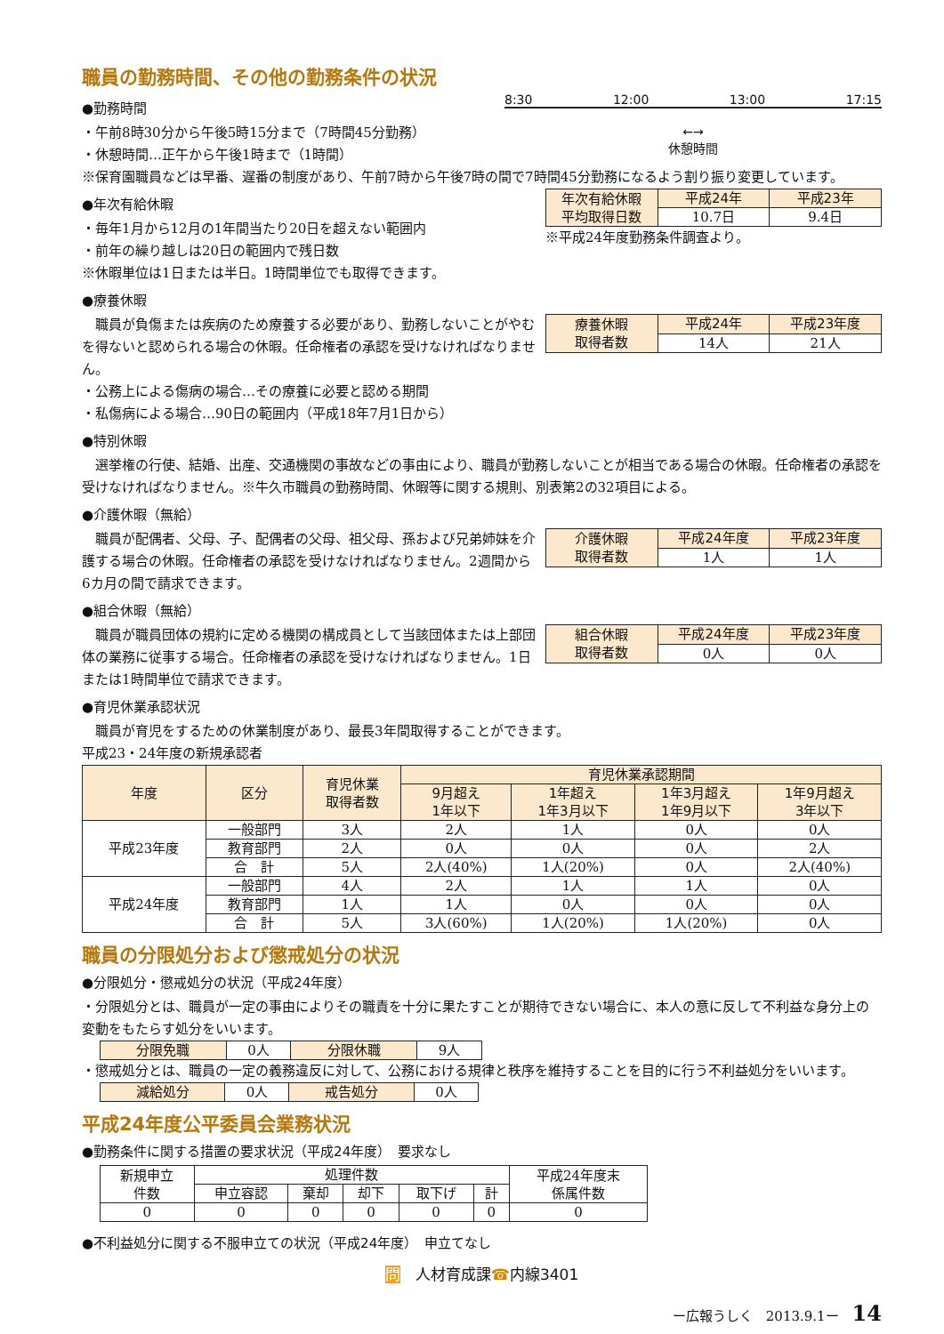職員の勤務時間、その他の勤務条件の状況
●勤務時間
・午前8時30分から午後5時15分まで（7時間45分勤務）
・休憩時間…正午から午後1時まで（1時間）
8:30 12:00 13:00 17:15
←→
休憩時間
※保育園職員などは早番、遅番の制度があり、午前7時から午後7時の間で7時間45分勤務になるよう割り振り変更しています。
●年次有給休暇
・毎年1月から12月の1年間当たり20日を超えない範囲内
・前年の繰り越しは20日の範囲内で残日数
※休暇単位は1日または半日。1時間単位でも取得できます。
| 年次有給休暇 平均取得日数 | 平成24年 | 平成23年 |
| --- | --- | --- |
| | 10.7日 | 9.4日 |
※平成24年度勤務条件調査より。
●療養休暇
　職員が負傷または疾病のため療養する必要があり、勤務しないことがやむを得ないと認められる場合の休暇。任命権者の承認を受けなければなりません。
| 療養休暇 取得者数 | 平成24年 | 平成23年度 |
| --- | --- | --- |
| | 14人 | 21人 |
・公務上による傷病の場合…その療養に必要と認める期間
・私傷病による場合…90日の範囲内（平成18年7月1日から）
●特別休暇
　選挙権の行使、結婚、出産、交通機関の事故などの事由により、職員が勤務しないことが相当である場合の休暇。任命権者の承認を受けなければなりません。※牛久市職員の勤務時間、休暇等に関する規則、別表第2の32項目による。
●介護休暇（無給）
　職員が配偶者、父母、子、配偶者の父母、祖父母、孫および兄弟姉妹を介護する場合の休暇。任命権者の承認を受けなければなりません。2週間から6カ月の間で請求できます。
| 介護休暇 取得者数 | 平成24年度 | 平成23年度 |
| --- | --- | --- |
| | 1人 | 1人 |
●組合休暇（無給）
　職員が職員団体の規約に定める機関の構成員として当該団体または上部団体の業務に従事する場合。任命権者の承認を受けなければなりません。1日または1時間単位で請求できます。
| 組合休暇 取得者数 | 平成24年度 | 平成23年度 |
| --- | --- | --- |
| | 0人 | 0人 |
●育児休業承認状況
　職員が育児をするための休業制度があり、最長3年間取得することができます。
平成23・24年度の新規承認者
| 年度 | 区分 | 育児休業 取得者数 | 育児休業承認期間 | | | |
| --- | --- | --- | --- | --- | --- | --- |
| | | | 9月超え 1年以下 | 1年超え 1年3月以下 | 1年3月超え 1年9月以下 | 1年9月超え 3年以下 |
| 平成23年度 | 一般部門 | 3人 | 2人 | 1人 | 0人 | 0人 |
| | 教育部門 | 2人 | 0人 | 0人 | 0人 | 2人 |
| | 合 計 | 5人 | 2人(40%) | 1人(20%) | 0人 | 2人(40%) |
| 平成24年度 | 一般部門 | 4人 | 2人 | 1人 | 1人 | 0人 |
| | 教育部門 | 1人 | 1人 | 0人 | 0人 | 0人 |
| | 合 計 | 5人 | 3人(60%) | 1人(20%) | 1人(20%) | 0人 |
職員の分限処分および懲戒処分の状況
●分限処分・懲戒処分の状況（平成24年度）
・分限処分とは、職員が一定の事由によりその職責を十分に果たすことが期待できない場合に、本人の意に反して不利益な身分上の変動をもたらす処分をいいます。
| 分限免職 | 0人 | 分限休職 | 9人 |
・懲戒処分とは、職員の一定の義務違反に対して、公務における規律と秩序を維持することを目的に行う不利益処分をいいます。
| 減給処分 | 0人 | 戒告処分 | 0人 |
平成24年度公平委員会業務状況
●勤務条件に関する措置の要求状況（平成24年度）　要求なし
| 新規申立 件数 | 処理件数 | | | | | 平成24年度末 係属件数 |
| | 申立容認 | 棄却 | 却下 | 取下げ | 計 | |
| 0 | 0 | 0 | 0 | 0 | 0 | 0 |
●不利益処分に関する不服申立ての状況（平成24年度）　申立てなし
問　人材育成課☎内線3401
ー広報うしく　2013.9.1ー　14